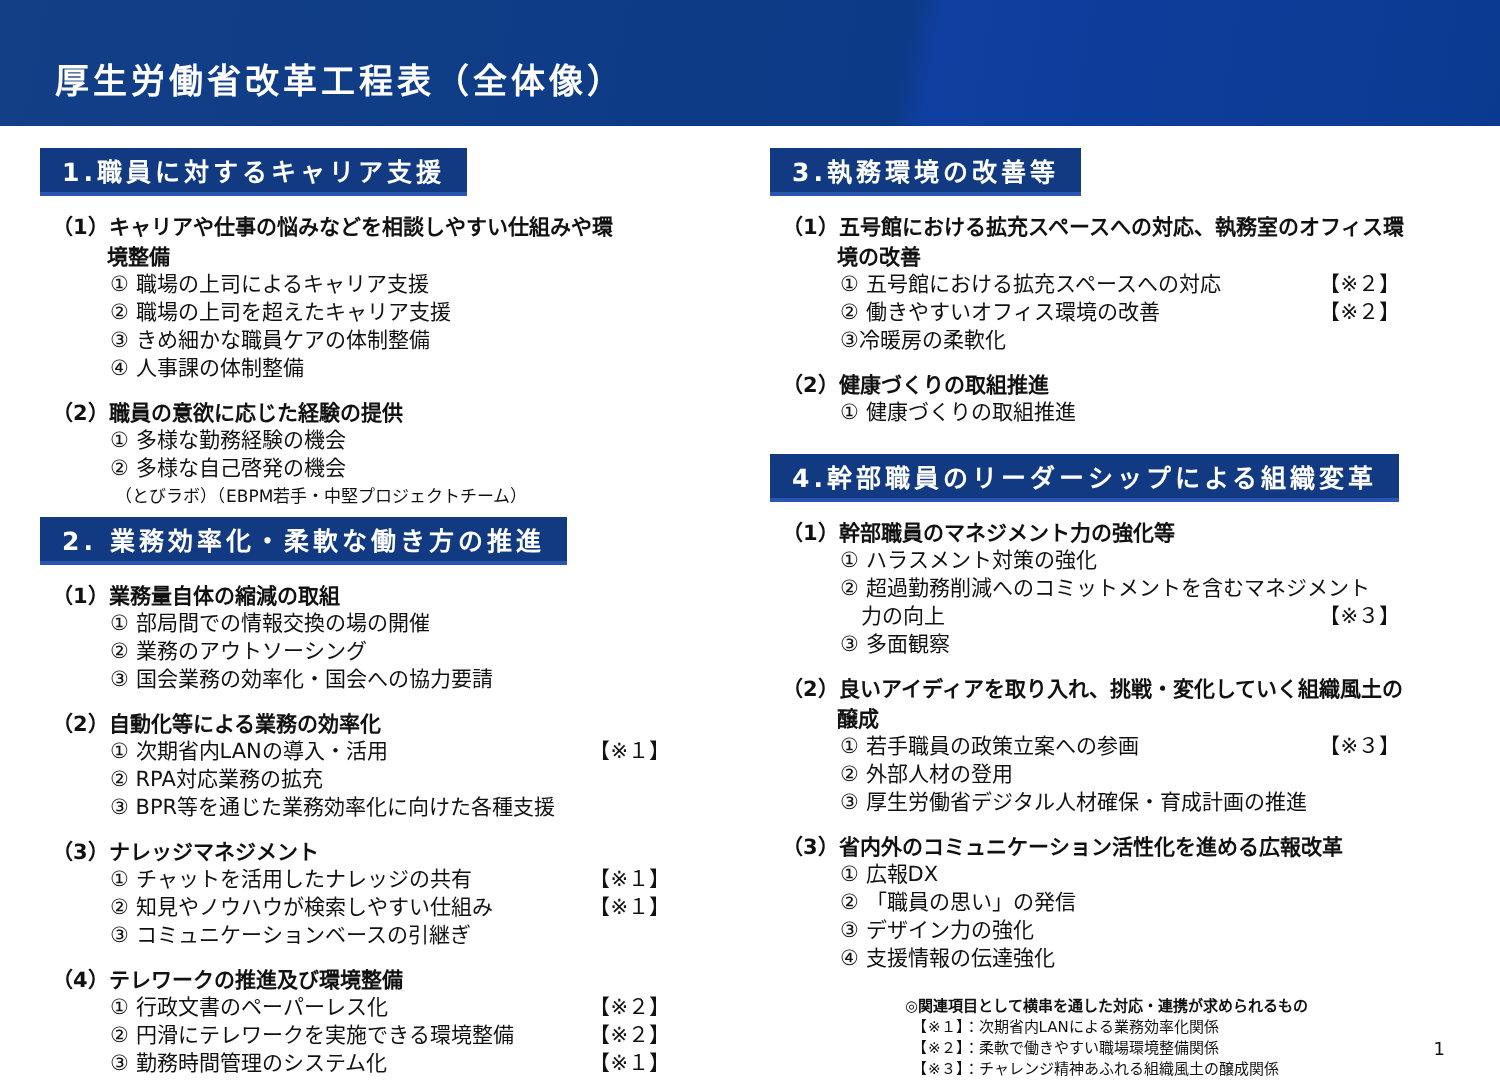厚生労働省改革工程表（全体像）
1.職員に対するキャリア支援
（1）キャリアや仕事の悩みなどを相談しやすい仕組みや環
境整備
① 職場の上司によるキャリア支援
② 職場の上司を超えたキャリア支援
③ きめ細かな職員ケアの体制整備
④ 人事課の体制整備
（2）職員の意欲に応じた経験の提供
① 多様な勤務経験の機会
② 多様な自己啓発の機会
（とびラボ）（EBPM若手・中堅プロジェクトチーム）
2. 業務効率化・柔軟な働き方の推進
（1）業務量自体の縮減の取組
① 部局間での情報交換の場の開催
② 業務のアウトソーシング
③ 国会業務の効率化・国会への協力要請
（2）自動化等による業務の効率化
① 次期省内LANの導入・活用 【※１】
② RPA対応業務の拡充
③ BPR等を通じた業務効率化に向けた各種支援
（3）ナレッジマネジメント
① チャットを活用したナレッジの共有 【※１】
② 知見やノウハウが検索しやすい仕組み 【※１】
③ コミュニケーションベースの引継ぎ
（4）テレワークの推進及び環境整備
① 行政文書のペーパーレス化 【※２】
② 円滑にテレワークを実施できる環境整備 【※２】
③ 勤務時間管理のシステム化 【※１】
3.執務環境の改善等
（1）五号館における拡充スペースへの対応、執務室のオフィス環
境の改善
① 五号館における拡充スペースへの対応 【※２】
② 働きやすいオフィス環境の改善 【※２】
③冷暖房の柔軟化
（2）健康づくりの取組推進
① 健康づくりの取組推進
4.幹部職員のリーダーシップによる組織変革
（1）幹部職員のマネジメント力の強化等
① ハラスメント対策の強化
② 超過勤務削減へのコミットメントを含むマネジメント
　力の向上 【※３】
③ 多面観察
（2）良いアイディアを取り入れ、挑戦・変化していく組織風土の
醸成
① 若手職員の政策立案への参画 【※３】
② 外部人材の登用
③ 厚生労働省デジタル人材確保・育成計画の推進
（3）省内外のコミュニケーション活性化を進める広報改革
① 広報DX
② 「職員の思い」の発信
③ デザイン力の強化
④ 支援情報の伝達強化
◎関連項目として横串を通した対応・連携が求められるもの
　【※１】：次期省内LANによる業務効率化関係
　【※２】：柔軟で働きやすい職場環境整備関係 1
　【※３】：チャレンジ精神あふれる組織風土の醸成関係